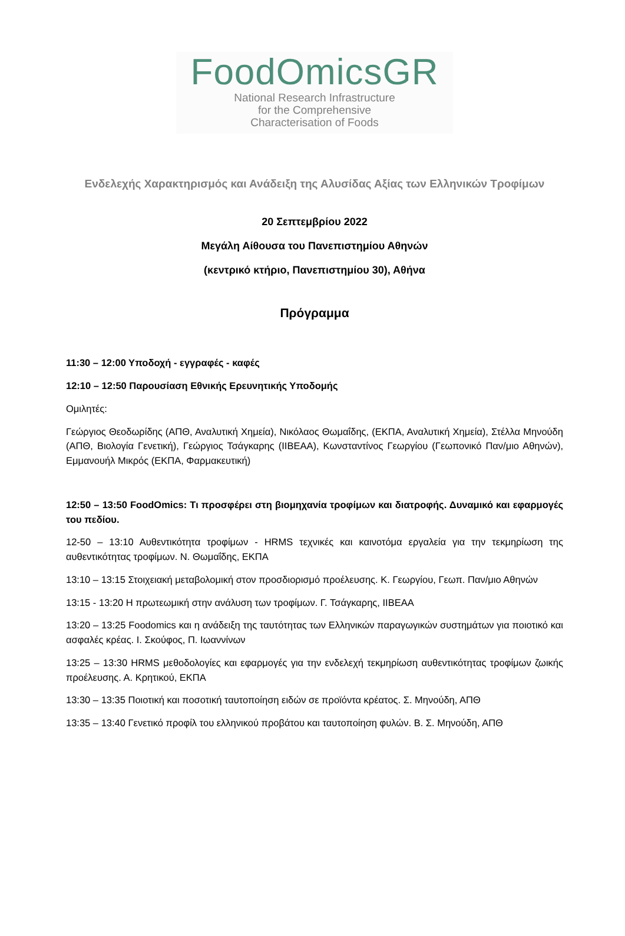FoodOmicsGR
National Research Infrastructure
for the Comprehensive
Characterisation of Foods
Ενδελεχής Χαρακτηρισμός και Ανάδειξη της Αλυσίδας Αξίας των Ελληνικών Τροφίμων
20 Σεπτεμβρίου 2022
Μεγάλη Αίθουσα του Πανεπιστημίου Αθηνών
(κεντρικό κτήριο, Πανεπιστημίου 30), Αθήνα
Πρόγραμμα
11:30 – 12:00 Υποδοχή - εγγραφές - καφές
12:10 – 12:50 Παρουσίαση Εθνικής Ερευνητικής Υποδομής
Ομιλητές:
Γεώργιος Θεοδωρίδης (ΑΠΘ, Αναλυτική Χημεία), Νικόλαος Θωμαΐδης, (ΕΚΠΑ, Αναλυτική Χημεία), Στέλλα Μηνούδη (ΑΠΘ, Βιολογία Γενετική), Γεώργιος Τσάγκαρης (IIBEAA), Κωνσταντίνος Γεωργίου (Γεωπονικό Παν/μιο Αθηνών), Εμμανουήλ Μικρός (ΕΚΠΑ, Φαρμακευτική)
12:50 – 13:50 FoodOmics: Τι προσφέρει στη βιομηχανία τροφίμων και διατροφής. Δυναμικό και εφαρμογές του πεδίου.
12-50 – 13:10 Αυθεντικότητα τροφίμων - HRMS τεχνικές και καινοτόμα εργαλεία για την τεκμηρίωση της αυθεντικότητας τροφίμων. Ν. Θωμαΐδης, ΕΚΠΑ
13:10 – 13:15 Στοιχειακή μεταβολομική στον προσδιορισμό προέλευσης. Κ. Γεωργίου, Γεωπ. Παν/μιο Αθηνών
13:15 - 13:20 Η πρωτεωμική στην ανάλυση των τροφίμων. Γ. Τσάγκαρης, IIBEAA
13:20 – 13:25 Foodomics και η ανάδειξη της ταυτότητας των Ελληνικών παραγωγικών συστημάτων για ποιοτικό και ασφαλές κρέας. Ι. Σκούφος, Π. Ιωαννίνων
13:25 – 13:30 HRMS μεθοδολογίες και εφαρμογές για την ενδελεχή τεκμηρίωση αυθεντικότητας τροφίμων ζωικής προέλευσης. Α. Κρητικού, ΕΚΠΑ
13:30 – 13:35 Ποιοτική και ποσοτική ταυτοποίηση ειδών σε προϊόντα κρέατος. Σ. Μηνούδη, ΑΠΘ
13:35 – 13:40 Γενετικό προφίλ του ελληνικού προβάτου και ταυτοποίηση φυλών. Β. Σ. Μηνούδη, ΑΠΘ